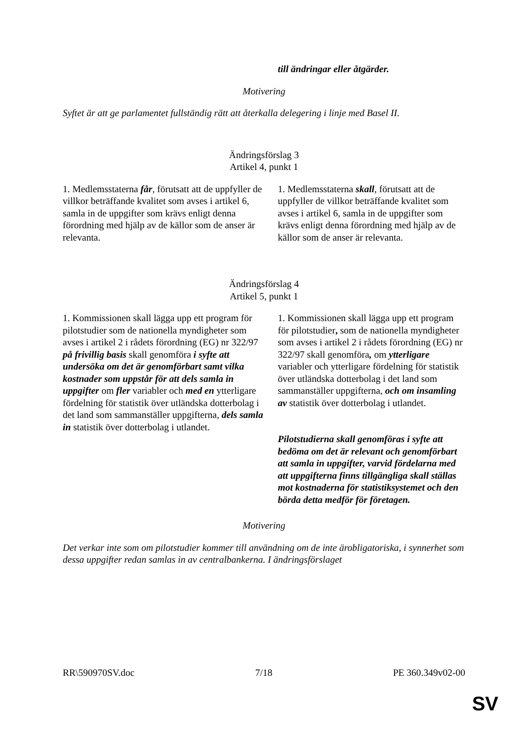| | till ändringar eller åtgärder. |
Motivering
Syftet är att ge parlamentet fullständig rätt att återkalla delegering i linje med Basel II.
Ändringsförslag 3
Artikel 4, punkt 1
| 1. Medlemsstaterna får , förutsatt att de uppfyller de villkor beträffande kvalitet som avses i artikel 6, samla in de uppgifter som krävs enligt denna förordning med hjälp av de källor som de anser är relevanta. | 1. Medlemsstaterna skall , förutsatt att de uppfyller de villkor beträffande kvalitet som avses i artikel 6, samla in de uppgifter som krävs enligt denna förordning med hjälp av de källor som de anser är relevanta. |
Ändringsförslag 4
Artikel 5, punkt 1
| 1. Kommissionen skall lägga upp ett program för pilotstudier som de nationella myndigheter som avses i artikel 2 i rådets förordning (EG) nr 322/97 på frivillig basis skall genomföra i syfte att undersöka om det är genomförbart samt vilka kostnader som uppstår för att dels samla in uppgifter om fler variabler och med en ytterligare fördelning för statistik över utländska dotterbolag i det land som sammanställer uppgifterna, dels samla in statistik över dotterbolag i utlandet. | 1. Kommissionen skall lägga upp ett program för pilotstudier , som de nationella myndigheter som avses i artikel 2 i rådets förordning (EG) nr 322/97 skall genomföra , om ytterligare variabler och ytterligare fördelning för statistik över utländska dotterbolag i det land som sammanställer uppgifterna, och om insamling av statistik över dotterbolag i utlandet. Pilotstudierna skall genomföras i syfte att bedöma om det är relevant och genomförbart att samla in uppgifter, varvid fördelarna med att uppgifterna finns tillgängliga skall ställas mot kostnaderna för statistiksystemet och den börda detta medför för företagen. |
Motivering
Det verkar inte som om pilotstudier kommer till användning om de inte ärobligatoriska, i synnerhet som dessa uppgifter redan samlas in av centralbankerna. I ändringsförslaget
RR\590970SV.doc 7/18 PE 360.349v02-00
SV